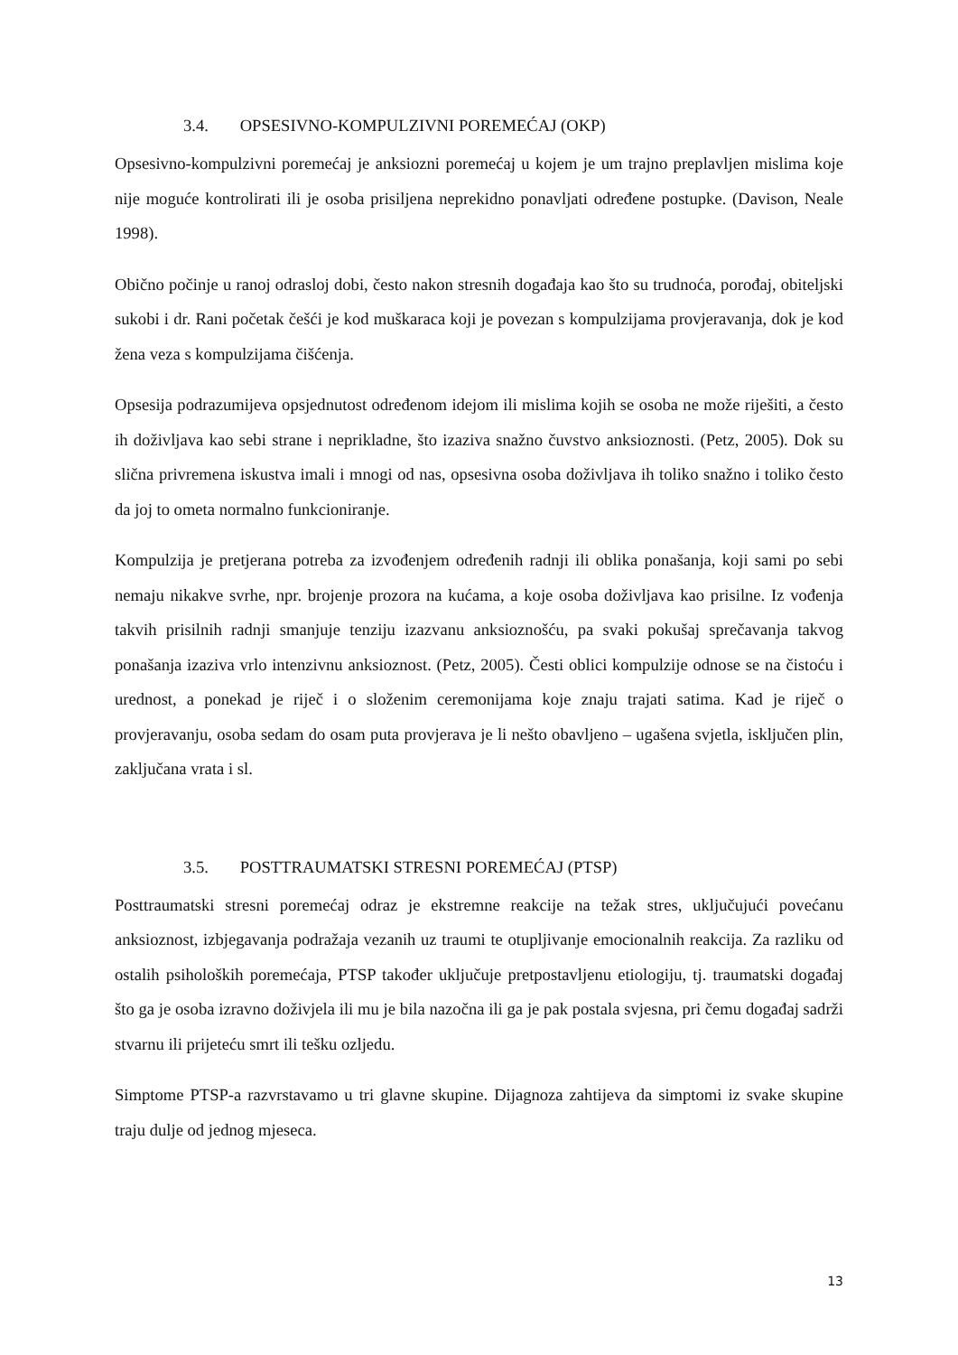3.4. OPSESIVNO-KOMPULZIVNI POREMEĆAJ (OKP)
Opsesivno-kompulzivni poremećaj je anksiozni poremećaj u kojem je um trajno preplavljen mislima koje nije moguće kontrolirati ili je osoba prisiljena neprekidno ponavljati određene postupke. (Davison, Neale 1998).
Obično počinje u ranoj odrasloj dobi, često nakon stresnih događaja kao što su trudnoća, porođaj, obiteljski sukobi i dr. Rani početak češći je kod muškaraca koji je povezan s kompulzijama provjeravanja, dok je kod žena veza s kompulzijama čišćenja.
Opsesija podrazumijeva opsjednutost određenom idejom ili mislima kojih se osoba ne može riješiti, a često ih doživljava kao sebi strane i neprikladne, što izaziva snažno čuvstvo anksioznosti. (Petz, 2005). Dok su slična privremena iskustva imali i mnogi od nas, opsesivna osoba doživljava ih toliko snažno i toliko često da joj to ometa normalno funkcioniranje.
Kompulzija je pretjerana potreba za izvođenjem određenih radnji ili oblika ponašanja, koji sami po sebi nemaju nikakve svrhe, npr. brojenje prozora na kućama, a koje osoba doživljava kao prisilne. Iz vođenja takvih prisilnih radnji smanjuje tenziju izazvanu anksioznošću, pa svaki pokušaj sprečavanja takvog ponašanja izaziva vrlo intenzivnu anksioznost. (Petz, 2005). Česti oblici kompulzije odnose se na čistoću i urednost, a ponekad je riječ i o složenim ceremonijama koje znaju trajati satima. Kad je riječ o provjeravanju, osoba sedam do osam puta provjerava je li nešto obavljeno – ugašena svjetla, isključen plin, zaključana vrata i sl.
3.5. POSTTRAUMATSKI STRESNI POREMEĆAJ (PTSP)
Posttraumatski stresni poremećaj odraz je ekstremne reakcije na težak stres, uključujući povećanu anksioznost, izbjegavanja podražaja vezanih uz traumi te otupljivanje emocionalnih reakcija. Za razliku od ostalih psiholoških poremećaja, PTSP također uključuje pretpostavljenu etiologiju, tj. traumatski događaj što ga je osoba izravno doživjela ili mu je bila nazočna ili ga je pak postala svjesna, pri čemu događaj sadrži stvarnu ili prijeteću smrt ili tešku ozljedu.
Simptome PTSP-a razvrstavamo u tri glavne skupine. Dijagnoza zahtijeva da simptomi iz svake skupine traju dulje od jednog mjeseca.
13